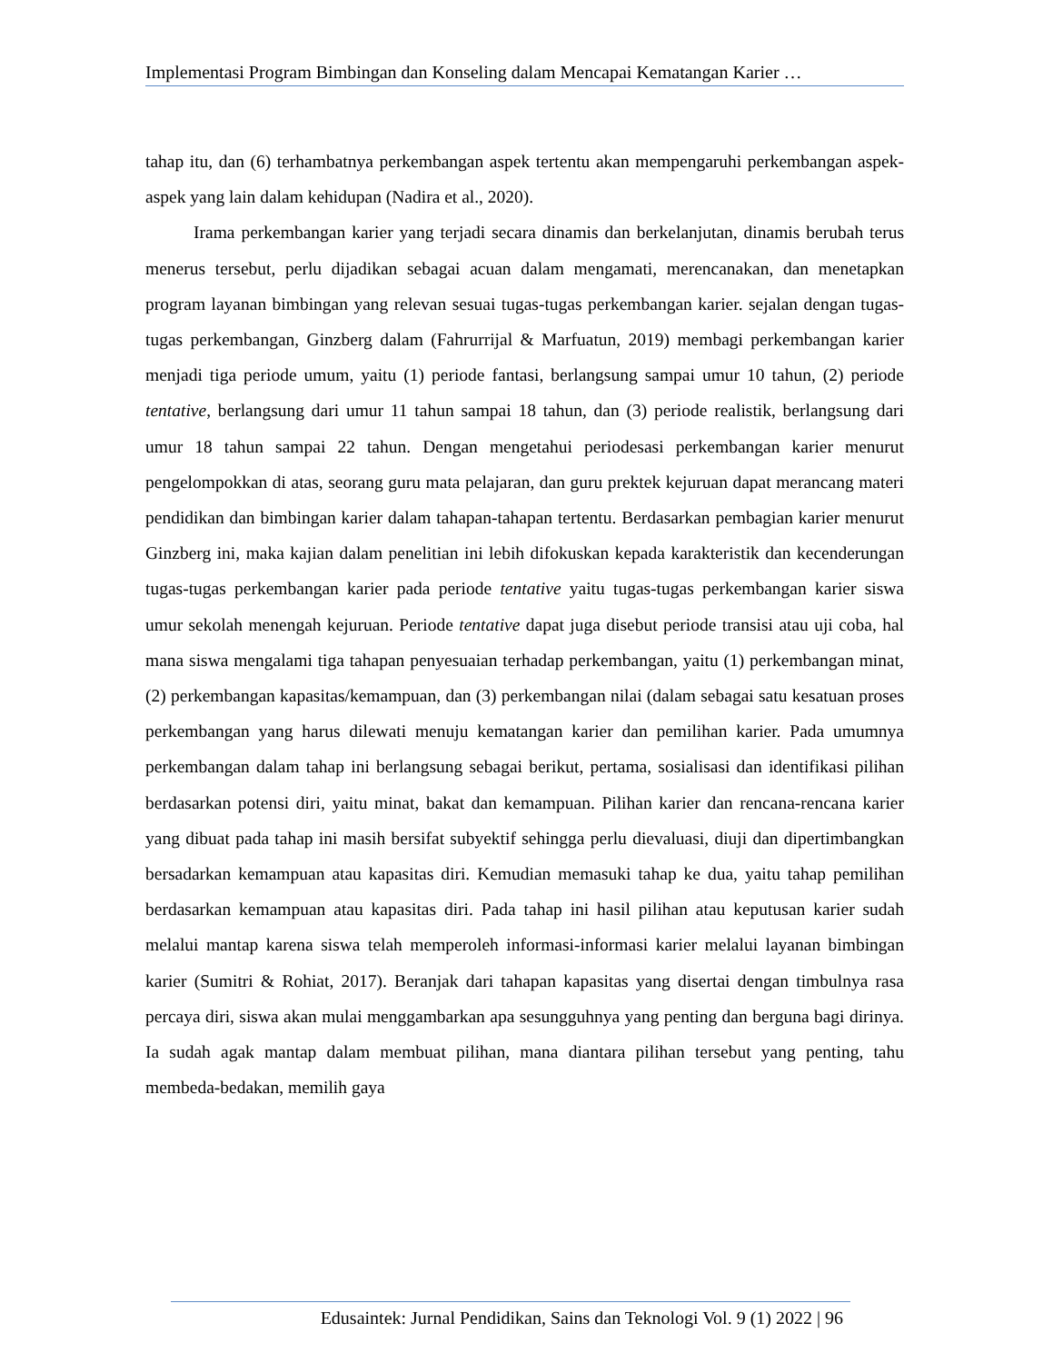Implementasi Program Bimbingan dan Konseling dalam Mencapai Kematangan Karier …
tahap itu, dan (6) terhambatnya perkembangan aspek tertentu akan mempengaruhi perkembangan aspek-aspek yang lain dalam kehidupan (Nadira et al., 2020).
Irama perkembangan karier yang terjadi secara dinamis dan berkelanjutan, dinamis berubah terus menerus tersebut, perlu dijadikan sebagai acuan dalam mengamati, merencanakan, dan menetapkan program layanan bimbingan yang relevan sesuai tugas-tugas perkembangan karier. sejalan dengan tugas-tugas perkembangan, Ginzberg dalam (Fahrurrijal & Marfuatun, 2019) membagi perkembangan karier menjadi tiga periode umum, yaitu (1) periode fantasi, berlangsung sampai umur 10 tahun, (2) periode tentative, berlangsung dari umur 11 tahun sampai 18 tahun, dan (3) periode realistik, berlangsung dari umur 18 tahun sampai 22 tahun. Dengan mengetahui periodesasi perkembangan karier menurut pengelompokkan di atas, seorang guru mata pelajaran, dan guru prektek kejuruan dapat merancang materi pendidikan dan bimbingan karier dalam tahapan-tahapan tertentu. Berdasarkan pembagian karier menurut Ginzberg ini, maka kajian dalam penelitian ini lebih difokuskan kepada karakteristik dan kecenderungan tugas-tugas perkembangan karier pada periode tentative yaitu tugas-tugas perkembangan karier siswa umur sekolah menengah kejuruan. Periode tentative dapat juga disebut periode transisi atau uji coba, hal mana siswa mengalami tiga tahapan penyesuaian terhadap perkembangan, yaitu (1) perkembangan minat, (2) perkembangan kapasitas/kemampuan, dan (3) perkembangan nilai (dalam sebagai satu kesatuan proses perkembangan yang harus dilewati menuju kematangan karier dan pemilihan karier. Pada umumnya perkembangan dalam tahap ini berlangsung sebagai berikut, pertama, sosialisasi dan identifikasi pilihan berdasarkan potensi diri, yaitu minat, bakat dan kemampuan. Pilihan karier dan rencana-rencana karier yang dibuat pada tahap ini masih bersifat subyektif sehingga perlu dievaluasi, diuji dan dipertimbangkan bersadarkan kemampuan atau kapasitas diri. Kemudian memasuki tahap ke dua, yaitu tahap pemilihan berdasarkan kemampuan atau kapasitas diri. Pada tahap ini hasil pilihan atau keputusan karier sudah melalui mantap karena siswa telah memperoleh informasi-informasi karier melalui layanan bimbingan karier (Sumitri & Rohiat, 2017). Beranjak dari tahapan kapasitas yang disertai dengan timbulnya rasa percaya diri, siswa akan mulai menggambarkan apa sesungguhnya yang penting dan berguna bagi dirinya. Ia sudah agak mantap dalam membuat pilihan, mana diantara pilihan tersebut yang penting, tahu membeda-bedakan, memilih gaya
Edusaintek: Jurnal Pendidikan, Sains dan Teknologi Vol. 9 (1) 2022 | 96